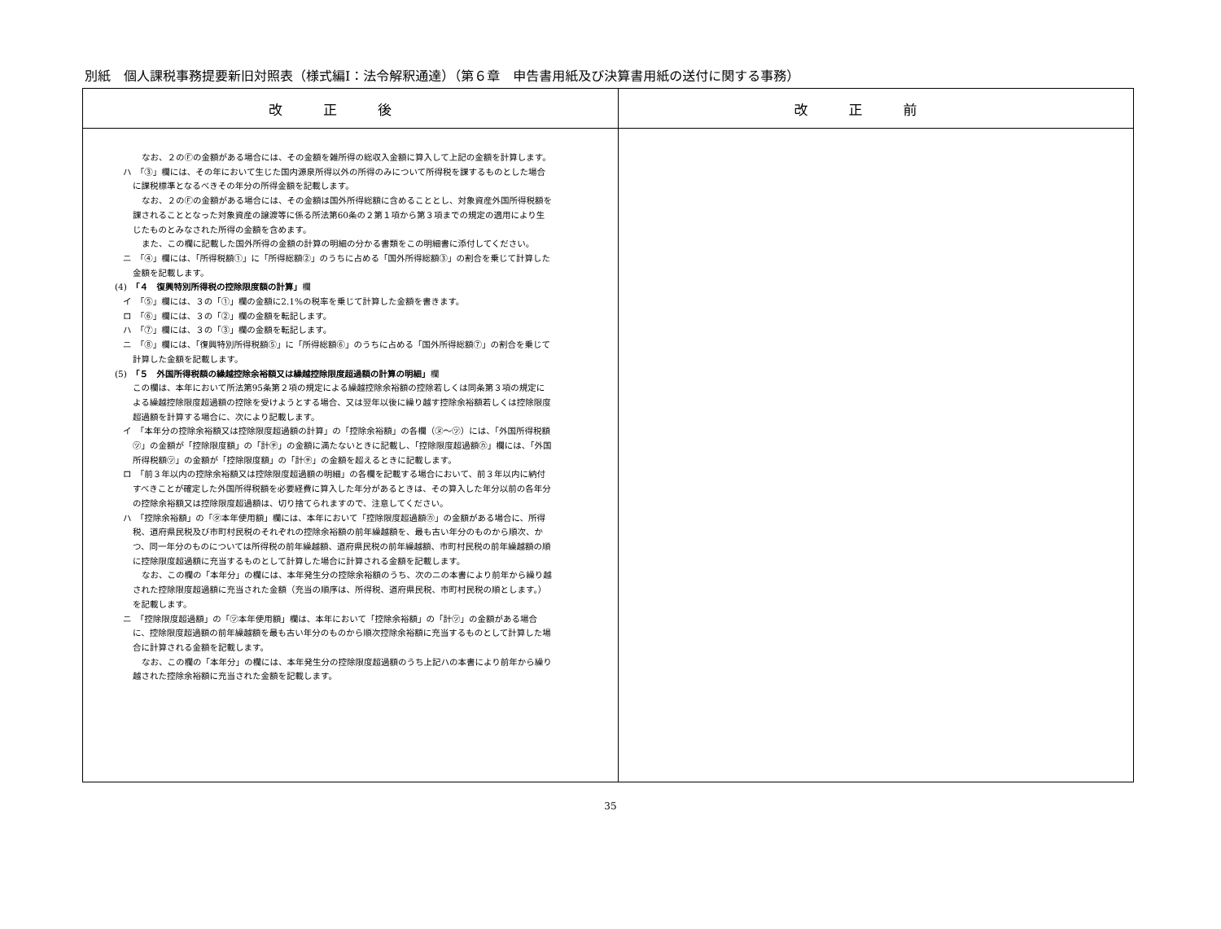別紙　個人課税事務提要新旧対照表（様式編Ⅰ：法令解釈通達）（第６章　申告書用紙及び決算書用紙の送付に関する事務）
| 改正後 | 改正前 |
| --- | --- |
| なお、２のⒻの金額がある場合には、その金額を雑所得の総収入金額に算入して上記の金額を計算します。 ハ 「③」欄には、その年において生じた国内源泉所得以外の所得のみについて所得税を課するものとした場合に課税標準となるべきその年分の所得金額を記載します。 なお、２のⒻの金額がある場合には、その金額は国外所得総額に含めることとし、対象資産外国所得税額を課されることとなった対象資産の譲渡等に係る所法第60条の２第１項から第３項までの規定の適用により生じたものとみなされた所得の金額を含めます。 また、この欄に記載した国外所得の金額の計算の明細の分かる書類をこの明細書に添付してください。 ニ 「④」欄には、「所得税額①」に「所得総額②」のうちに占める「国外所得総額③」の割合を乗じて計算した金額を記載します。 (4) 「４ 復興特別所得税の控除限度額の計算」 欄 イ 「⑤」欄には、３の「①」欄の金額に2.1%の税率を乗じて計算した金額を書きます。 ロ 「⑥」欄には、３の「②」欄の金額を転記します。 ハ 「⑦」欄には、３の「③」欄の金額を転記します。 ニ 「⑧」欄には、「復興特別所得税額⑤」に「所得総額⑥」のうちに占める「国外所得総額⑦」の割合を乗じて計算した金額を記載します。 (5) 「５ 外国所得税額の繰越控除余裕額又は繰越控除限度超過額の計算の明細」 欄 この欄は、本年において所法第95条第２項の規定による繰越控除余裕額の控除若しくは同条第３項の規定による繰越控除限度超過額の控除を受けようとする場合、又は翌年以後に繰り越す控除余裕額若しくは控除限度超過額を計算する場合に、次により記載します。 イ 「本年分の控除余裕額又は控除限度超過額の計算」の「控除余裕額」の各欄（㋦～㋡）には、「外国所得税額㋡」の金額が「控除限度額」の「計㋠」の金額に満たないときに記載し、「控除限度超過額㋕」欄には、「外国所得税額㋡」の金額が「控除限度額」の「計㋠」の金額を超えるときに記載します。 ロ 「前３年以内の控除余裕額又は控除限度超過額の明細」の各欄を記載する場合において、前３年以内に納付すべきことが確定した外国所得税額を必要経費に算入した年分があるときは、その算入した年分以前の各年分の控除余裕額又は控除限度超過額は、切り捨てられますので、注意してください。 ハ 「控除余裕額」の「㋟本年使用額」欄には、本年において「控除限度超過額㋕」の金額がある場合に、所得税、道府県民税及び市町村民税のそれぞれの控除余裕額の前年繰越額を、最も古い年分のものから順次、かつ、同一年分のものについては所得税の前年繰越額、道府県民税の前年繰越額、市町村民税の前年繰越額の順に控除限度超過額に充当するものとして計算した場合に計算される金額を記載します。 なお、この欄の「本年分」の欄には、本年発生分の控除余裕額のうち、次のニの本書により前年から繰り越された控除限度超過額に充当された金額（充当の順序は、所得税、道府県民税、市町村民税の順とします。）を記載します。 ニ 「控除限度超過額」の「㋡本年使用額」欄は、本年において「控除余裕額」の「計㋡」の金額がある場合に、控除限度超過額の前年繰越額を最も古い年分のものから順次控除余裕額に充当するものとして計算した場合に計算される金額を記載します。 なお、この欄の「本年分」の欄には、本年発生分の控除限度超過額のうち上記ハの本書により前年から繰り越された控除余裕額に充当された金額を記載します。 | |
35